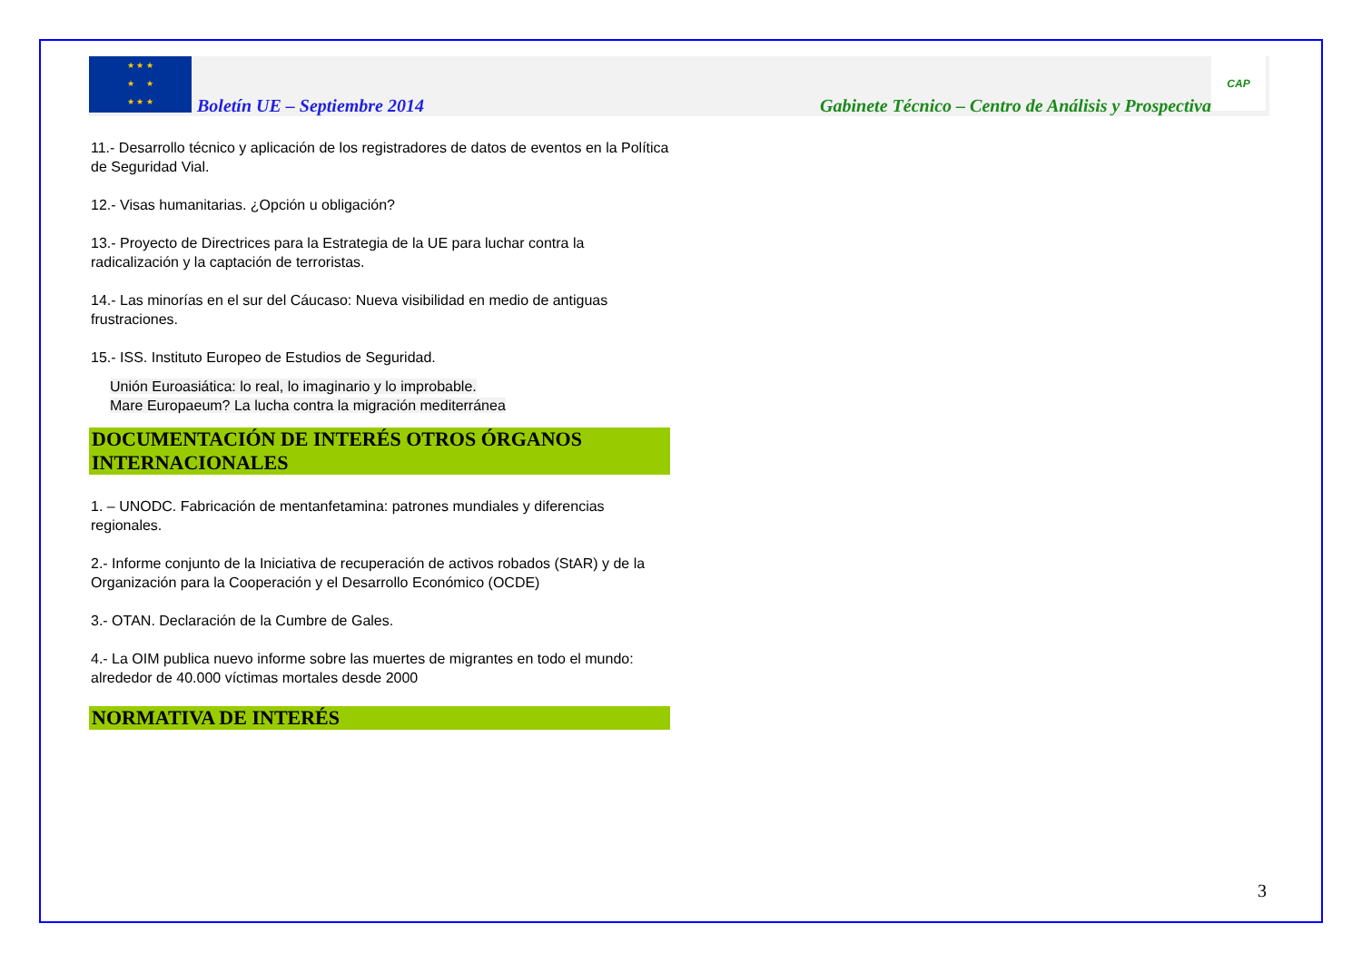★ ★ ★
★ ★
★ ★ ★
Boletín UE – Septiembre 2014 Gabinete Técnico – Centro de Análisis y Prospectiva
CAP
11.- Desarrollo técnico y aplicación de los registradores de datos de eventos en la Política de Seguridad Vial.
12.- Visas humanitarias. ¿Opción u obligación?
13.- Proyecto de Directrices para la Estrategia de la UE para luchar contra la radicalización y la captación de terroristas.
14.- Las minorías en el sur del Cáucaso: Nueva visibilidad en medio de antiguas frustraciones.
15.- ISS. Instituto Europeo de Estudios de Seguridad.
Unión Euroasiática: lo real, lo imaginario y lo improbable.
Mare Europaeum? La lucha contra la migración mediterránea
DOCUMENTACIÓN DE INTERÉS OTROS ÓRGANOS INTERNACIONALES
1. – UNODC. Fabricación de mentanfetamina: patrones mundiales y diferencias regionales.
2.- Informe conjunto de la Iniciativa de recuperación de activos robados (StAR) y de la Organización para la Cooperación y el Desarrollo Económico (OCDE)
3.- OTAN. Declaración de la Cumbre de Gales.
4.- La OIM publica nuevo informe sobre las muertes de migrantes en todo el mundo: alrededor de 40.000 víctimas mortales desde 2000
NORMATIVA DE INTERÉS
3